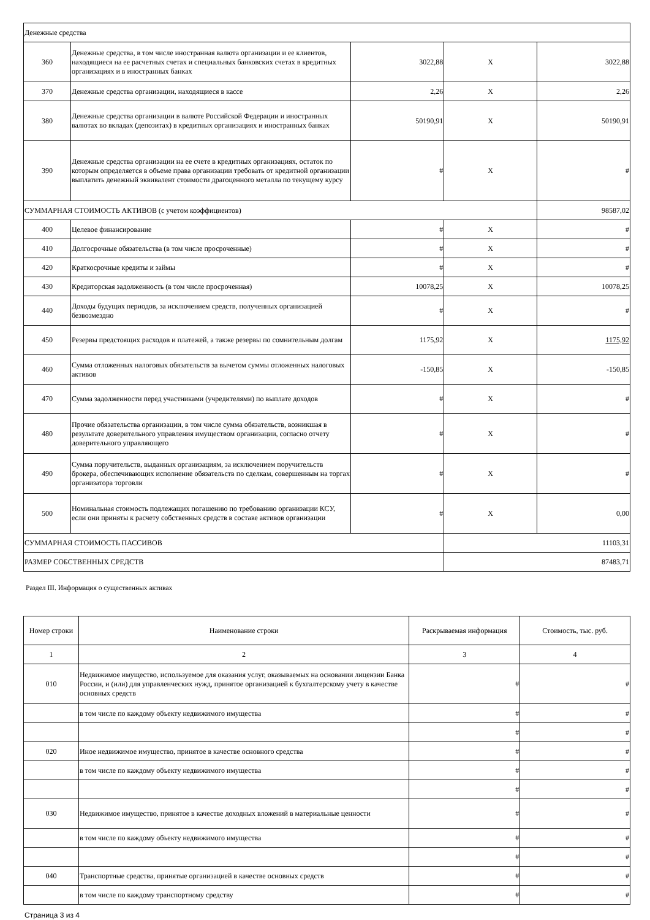| Денежные средства | | | | |
| 360 | Денежные средства, в том числе иностранная валюта организации и ее клиентов, находящиеся на ее расчетных счетах и специальных банковских счетах в кредитных организациях и в иностранных банках | 3022,88 | X | 3022,88 |
| 370 | Денежные средства организации, находящиеся в кассе | 2,26 | X | 2,26 |
| 380 | Денежные средства организации в валюте Российской Федерации и иностранных валютах во вкладах (депозитах) в кредитных организациях и иностранных банках | 50190,91 | X | 50190,91 |
| 390 | Денежные средства организации на ее счете в кредитных организациях, остаток по которым определяется в объеме права организации требовать от кредитной организации выплатить денежный эквивалент стоимости драгоценного металла по текущему курсу | # | X | # |
| СУММАРНАЯ СТОИМОСТЬ АКТИВОВ (с учетом коэффициентов) | | | | 98587,02 |
| 400 | Целевое финансирование | # | X | # |
| 410 | Долгосрочные обязательства (в том числе просроченные) | # | X | # |
| 420 | Краткосрочные кредиты и займы | # | X | # |
| 430 | Кредиторская задолженность (в том числе просроченная) | 10078,25 | X | 10078,25 |
| 440 | Доходы будущих периодов, за исключением средств, полученных организацией безвозмездно | # | X | # |
| 450 | Резервы предстоящих расходов и платежей, а также резервы по сомнительным долгам | 1175,92 | X | 1175,92 |
| 460 | Сумма отложенных налоговых обязательств за вычетом суммы отложенных налоговых активов | -150,85 | X | -150,85 |
| 470 | Сумма задолженности перед участниками (учредителями) по выплате доходов | # | X | # |
| 480 | Прочие обязательства организации, в том числе сумма обязательств, возникшая в результате доверительного управления имуществом организации, согласно отчету доверительного управляющего | # | X | # |
| 490 | Сумма поручительств, выданных организациям, за исключением поручительств брокера, обеспечивающих исполнение обязательств по сделкам, совершенным на торгах организатора торговли | # | X | # |
| 500 | Номинальная стоимость подлежащих погашению по требованию организации КСУ, если они приняты к расчету собственных средств в составе активов организации | # | X | 0,00 |
| СУММАРНАЯ СТОИМОСТЬ ПАССИВОВ | | | 11103,31 | |
| РАЗМЕР СОБСТВЕННЫХ СРЕДСТВ | | | 87483,71 | |
Раздел III. Информация о существенных активах
| Номер строки | Наименование строки | Раскрываемая информация | Стоимость, тыс. руб. |
| --- | --- | --- | --- |
| 1 | 2 | 3 | 4 |
| 010 | Недвижимое имущество, используемое для оказания услуг, оказываемых на основании лицензии Банка России, и (или) для управленческих нужд, принятое организацией к бухгалтерскому учету в качестве основных средств | # | # |
| | в том числе по каждому объекту недвижимого имущества | # | # |
| | | # | # |
| 020 | Иное недвижимое имущество, принятое в качестве основного средства | # | # |
| | в том числе по каждому объекту недвижимого имущества | # | # |
| | | # | # |
| 030 | Недвижимое имущество, принятое в качестве доходных вложений в материальные ценности | # | # |
| | в том числе по каждому объекту недвижимого имущества | # | # |
| | | # | # |
| 040 | Транспортные средства, принятые организацией в качестве основных средств | # | # |
| | в том числе по каждому транспортному средству | # | # |
Страница 3 из 4